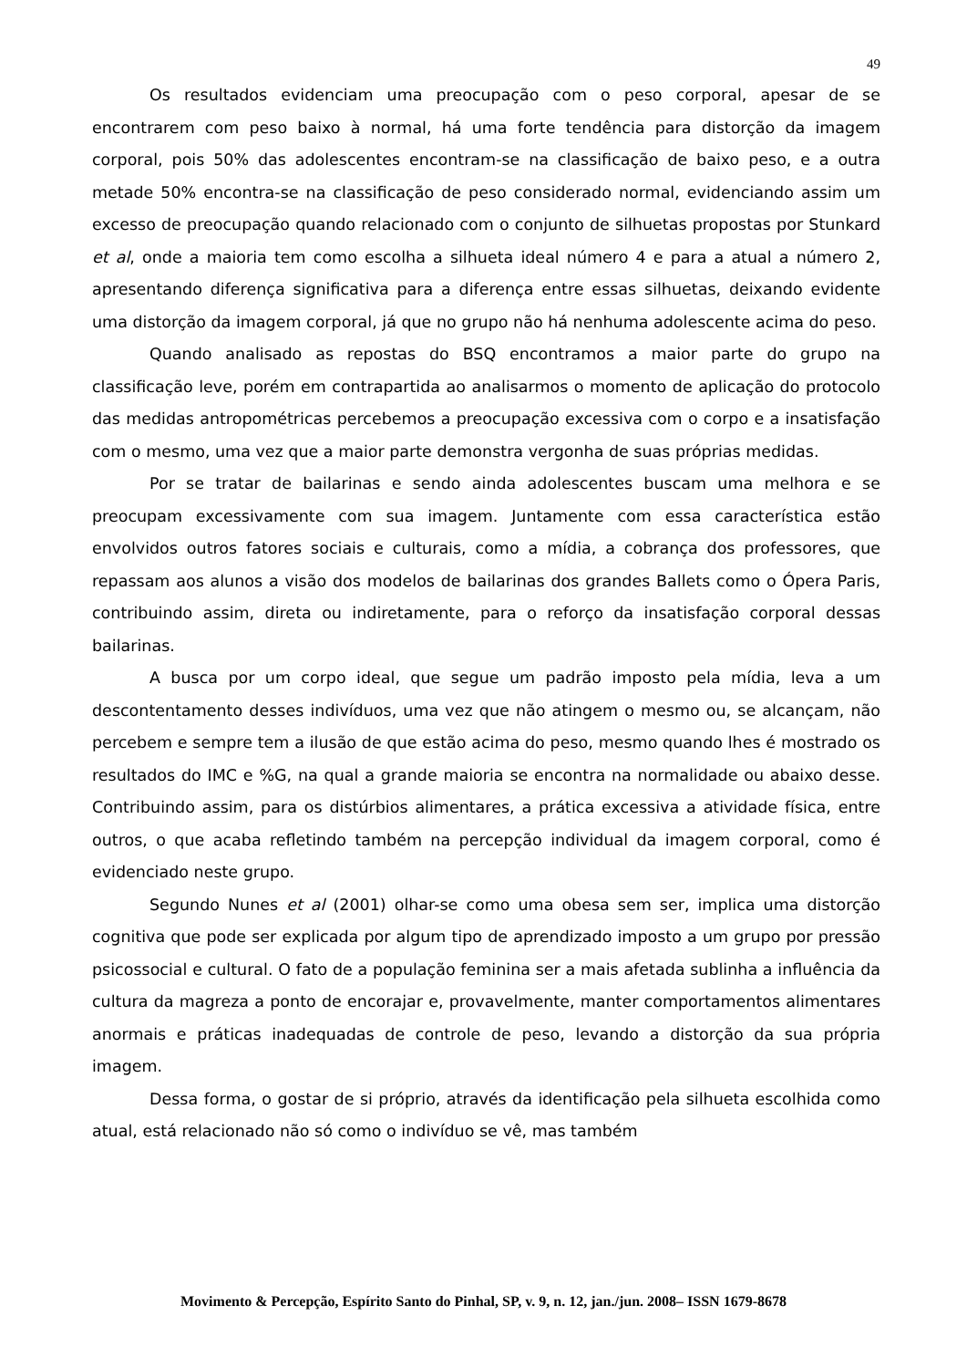49
Os resultados evidenciam uma preocupação com o peso corporal, apesar de se encontrarem com peso baixo à normal, há uma forte tendência para distorção da imagem corporal, pois 50% das adolescentes encontram-se na classificação de baixo peso, e a outra metade 50% encontra-se na classificação de peso considerado normal, evidenciando assim um excesso de preocupação quando relacionado com o conjunto de silhuetas propostas por Stunkard et al, onde a maioria tem como escolha a silhueta ideal número 4 e para a atual a número 2, apresentando diferença significativa para a diferença entre essas silhuetas, deixando evidente uma distorção da imagem corporal, já que no grupo não há nenhuma adolescente acima do peso.
Quando analisado as repostas do BSQ encontramos a maior parte do grupo na classificação leve, porém em contrapartida ao analisarmos o momento de aplicação do protocolo das medidas antropométricas percebemos a preocupação excessiva com o corpo e a insatisfação com o mesmo, uma vez que a maior parte demonstra vergonha de suas próprias medidas.
Por se tratar de bailarinas e sendo ainda adolescentes buscam uma melhora e se preocupam excessivamente com sua imagem. Juntamente com essa característica estão envolvidos outros fatores sociais e culturais, como a mídia, a cobrança dos professores, que repassam aos alunos a visão dos modelos de bailarinas dos grandes Ballets como o Ópera Paris, contribuindo assim, direta ou indiretamente, para o reforço da insatisfação corporal dessas bailarinas.
A busca por um corpo ideal, que segue um padrão imposto pela mídia, leva a um descontentamento desses indivíduos, uma vez que não atingem o mesmo ou, se alcançam, não percebem e sempre tem a ilusão de que estão acima do peso, mesmo quando lhes é mostrado os resultados do IMC e %G, na qual a grande maioria se encontra na normalidade ou abaixo desse. Contribuindo assim, para os distúrbios alimentares, a prática excessiva a atividade física, entre outros, o que acaba refletindo também na percepção individual da imagem corporal, como é evidenciado neste grupo.
Segundo Nunes et al (2001) olhar-se como uma obesa sem ser, implica uma distorção cognitiva que pode ser explicada por algum tipo de aprendizado imposto a um grupo por pressão psicossocial e cultural. O fato de a população feminina ser a mais afetada sublinha a influência da cultura da magreza a ponto de encorajar e, provavelmente, manter comportamentos alimentares anormais e práticas inadequadas de controle de peso, levando a distorção da sua própria imagem.
Dessa forma, o gostar de si próprio, através da identificação pela silhueta escolhida como atual, está relacionado não só como o indivíduo se vê, mas também
Movimento & Percepção, Espírito Santo do Pinhal, SP, v. 9, n. 12, jan./jun. 2008– ISSN 1679-8678